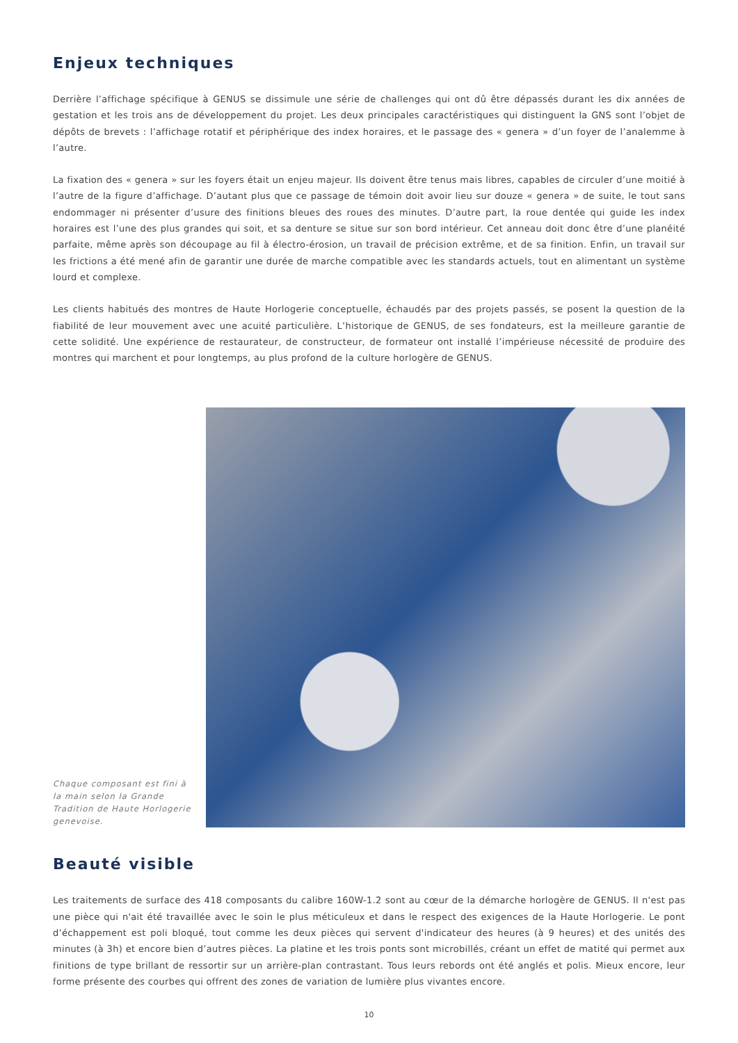Enjeux techniques
Derrière l’affichage spécifique à GENUS se dissimule une série de challenges qui ont dû être dépassés durant les dix années de gestation et les trois ans de développement du projet. Les deux principales caractéristiques qui distinguent la GNS sont l’objet de dépôts de brevets : l’affichage rotatif et périphérique des index horaires, et le passage des « genera » d’un foyer de l’analemme à l’autre.
La fixation des « genera » sur les foyers était un enjeu majeur. Ils doivent être tenus mais libres, capables de circuler d’une moitié à l’autre de la figure d’affichage. D’autant plus que ce passage de témoin doit avoir lieu sur douze « genera » de suite, le tout sans endommager ni présenter d’usure des finitions bleues des roues des minutes. D’autre part, la roue dentée qui guide les index horaires est l’une des plus grandes qui soit, et sa denture se situe sur son bord intérieur. Cet anneau doit donc être d’une planéité parfaite, même après son découpage au fil à électro-érosion, un travail de précision extrême, et de sa finition. Enfin, un travail sur les frictions a été mené afin de garantir une durée de marche compatible avec les standards actuels, tout en alimentant un système lourd et complexe.
Les clients habitués des montres de Haute Horlogerie conceptuelle, échaudés par des projets passés, se posent la question de la fiabilité de leur mouvement avec une acuité particulière. L’historique de GENUS, de ses fondateurs, est la meilleure garantie de cette solidité. Une expérience de restaurateur, de constructeur, de formateur ont installé l’impérieuse nécessité de produire des montres qui marchent et pour longtemps, au plus profond de la culture horlogère de GENUS.
Chaque composant est fini à la main selon la Grande Tradition de Haute Horlogerie genevoise.
Beauté visible
Les traitements de surface des 418 composants du calibre 160W-1.2 sont au cœur de la démarche horlogère de GENUS. Il n'est pas une pièce qui n'ait été travaillée avec le soin le plus méticuleux et dans le respect des exigences de la Haute Horlogerie. Le pont d’échappement est poli bloqué, tout comme les deux pièces qui servent d'indicateur des heures (à 9 heures) et des unités des minutes (à 3h) et encore bien d’autres pièces. La platine et les trois ponts sont microbillés, créant un effet de matité qui permet aux finitions de type brillant de ressortir sur un arrière-plan contrastant. Tous leurs rebords ont été anglés et polis. Mieux encore, leur forme présente des courbes qui offrent des zones de variation de lumière plus vivantes encore.
10